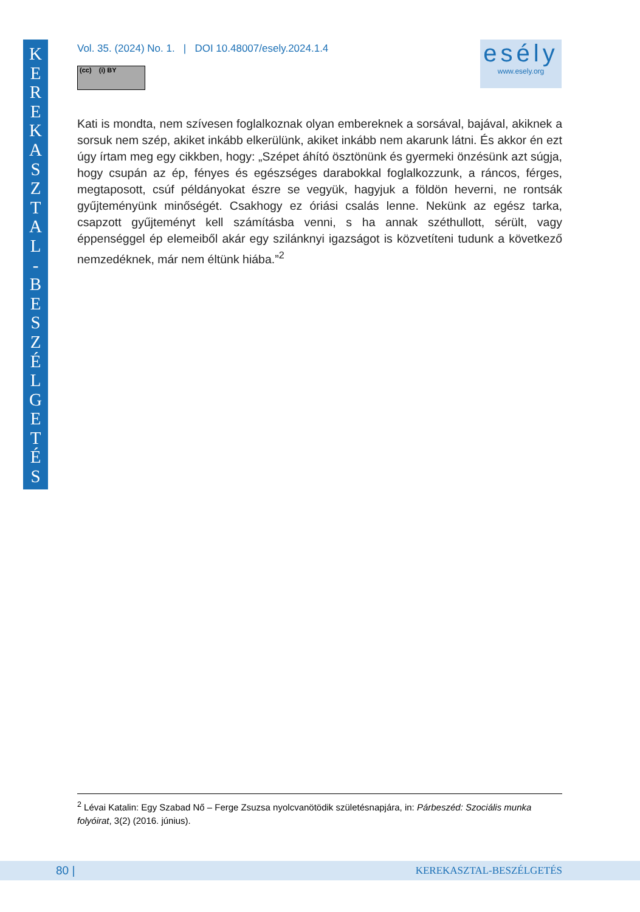K
E
R
E
K
A
S
Z
T
A
L
-
B
E
S
Z
É
L
G
E
T
É
S
Vol. 35. (2024) No. 1. | DOI 10.48007/esely.2024.1.4
(cc) (i) BY
esély
www.esely.org
Kati is mondta, nem szívesen foglalkoznak olyan embereknek a sorsával, bajával, akiknek a sorsuk nem szép, akiket inkább elkerülünk, akiket inkább nem akarunk látni. És akkor én ezt úgy írtam meg egy cikkben, hogy: „Szépet áhító ösztönünk és gyermeki önzésünk azt súgja, hogy csupán az ép, fényes és egészséges darabokkal foglalkozzunk, a ráncos, férges, megtaposott, csúf példányokat észre se vegyük, hagyjuk a földön heverni, ne rontsák gyűjteményünk minőségét. Csakhogy ez óriási csalás lenne. Nekünk az egész tarka, csapzott gyűjteményt kell számításba venni, s ha annak széthullott, sérült, vagy éppenséggel ép elemeiből akár egy szilánknyi igazságot is közvetíteni tudunk a következő nemzedéknek, már nem éltünk hiába.”<sup>2</sup>
<sup>2</sup> Lévai Katalin: Egy Szabad Nő – Ferge Zsuzsa nyolcvanötödik születésnapjára, in: Párbeszéd: Szociális munka folyóirat, 3(2) (2016. június).
80 | KEREKASZTAL-BESZÉLGETÉS